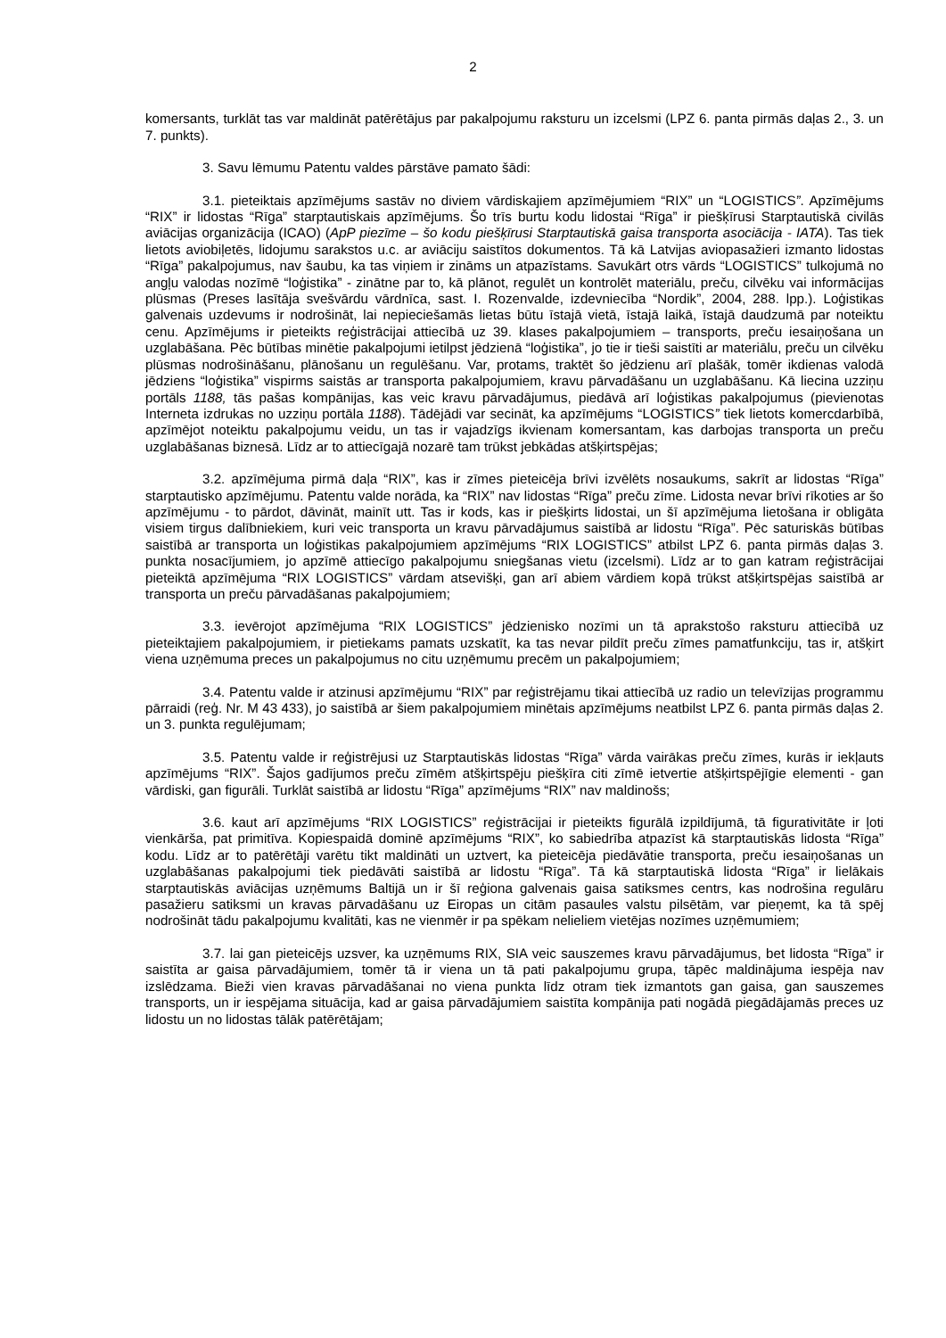2
komersants, turklāt tas var maldināt patērētājus par pakalpojumu raksturu un izcelsmi (LPZ 6. panta pirmās daļas 2., 3. un 7. punkts).
3. Savu lēmumu Patentu valdes pārstāve pamato šādi:
3.1. pieteiktais apzīmējums sastāv no diviem vārdiskajiem apzīmējumiem “RIX” un “LOGISTICS”. Apzīmējums “RIX” ir lidostas “Rīga” starptautiskais apzīmējums. Šo trīs burtu kodu lidostai “Rīga” ir piešķīrusi Starptautiskā civilās aviācijas organizācija (ICAO) (ApP piezīme – šo kodu piešķīrusi Starptautiskā gaisa transporta asociācija - IATA). Tas tiek lietots aviobiļetēs, lidojumu sarakstos u.c. ar aviāciju saistītos dokumentos. Tā kā Latvijas aviopasažieri izmanto lidostas “Rīga” pakalpojumus, nav šaubu, ka tas viņiem ir zināms un atpazīstams. Savukārt otrs vārds “LOGISTICS” tulkojumā no angļu valodas nozīmē “loģistika” - zinātne par to, kā plānot, regulēt un kontrolēt materiālu, preču, cilvēku vai informācijas plūsmas (Preses lasītāja svešvārdu vārdnīca, sast. I. Rozenvalde, izdevniecība “Nordik”, 2004, 288. lpp.). Loģistikas galvenais uzdevums ir nodrošināt, lai nepieciešamās lietas būtu īstajā vietā, īstajā laikā, īstajā daudzumā par noteiktu cenu. Apzīmējums ir pieteikts reģistrācijai attiecībā uz 39. klases pakalpojumiem – transports, preču iesaiņošana un uzglabāšana. Pēc būtības minētie pakalpojumi ietilpst jēdzienā “loģistika”, jo tie ir tieši saistīti ar materiālu, preču un cilvēku plūsmas nodrošināšanu, plānošanu un regulēšanu. Var, protams, traktēt šo jēdzienu arī plašāk, tomēr ikdienas valodā jēdziens “loģistika” vispirms saistās ar transporta pakalpojumiem, kravu pārvadāšanu un uzglabāšanu. Kā liecina uzziņu portāls 1188, tās pašas kompānijas, kas veic kravu pārvadājumus, piedāvā arī loģistikas pakalpojumus (pievienotas Interneta izdrukas no uzziņu portāla 1188). Tādējādi var secināt, ka apzīmējums “LOGISTICS” tiek lietots komercdarbībā, apzīmējot noteiktu pakalpojumu veidu, un tas ir vajadzīgs ikvienam komersantam, kas darbojas transporta un preču uzglabāšanas biznesā. Līdz ar to attiecīgajā nozarē tam trūkst jebkādas atšķirtspējas;
3.2. apzīmējuma pirmā daļa “RIX”, kas ir zīmes pieteicēja brīvi izvēlēts nosaukums, sakrīt ar lidostas “Rīga” starptautisko apzīmējumu. Patentu valde norāda, ka “RIX” nav lidostas “Rīga” preču zīme. Lidosta nevar brīvi rīkoties ar šo apzīmējumu - to pārdot, dāvināt, mainīt utt. Tas ir kods, kas ir piešķirts lidostai, un šī apzīmējuma lietošana ir obligāta visiem tirgus dalībniekiem, kuri veic transporta un kravu pārvadājumus saistībā ar lidostu “Rīga”. Pēc saturiskās būtības saistībā ar transporta un loģistikas pakalpojumiem apzīmējums “RIX LOGISTICS” atbilst LPZ 6. panta pirmās daļas 3. punkta nosacījumiem, jo apzīmē attiecīgo pakalpojumu sniegšanas vietu (izcelsmi). Līdz ar to gan katram reģistrācijai pieteiktā apzīmējuma “RIX LOGISTICS” vārdam atsevišķi, gan arī abiem vārdiem kopā trūkst atšķirtspējas saistībā ar transporta un preču pārvadāšanas pakalpojumiem;
3.3. ievērojot apzīmējuma “RIX LOGISTICS” jēdzienisko nozīmi un tā aprakstošo raksturu attiecībā uz pieteiktajiem pakalpojumiem, ir pietiekams pamats uzskatīt, ka tas nevar pildīt preču zīmes pamatfunkciju, tas ir, atšķirt viena uzņēmuma preces un pakalpojumus no citu uzņēmumu precēm un pakalpojumiem;
3.4. Patentu valde ir atzinusi apzīmējumu “RIX” par reģistrējamu tikai attiecībā uz radio un televīzijas programmu pārraidi (reģ. Nr. M 43 433), jo saistībā ar šiem pakalpojumiem minētais apzīmējums neatbilst LPZ 6. panta pirmās daļas 2. un 3. punkta regulējumam;
3.5. Patentu valde ir reģistrējusi uz Starptautiskās lidostas “Rīga” vārda vairākas preču zīmes, kurās ir iekļauts apzīmējums “RIX”. Šajos gadījumos preču zīmēm atšķirtspēju piešķīra citi zīmē ietvertie atšķirtspējīgie elementi - gan vārdiski, gan figurāli. Turklāt saistībā ar lidostu “Rīga” apzīmējums “RIX” nav maldinošs;
3.6. kaut arī apzīmējums “RIX LOGISTICS” reģistrācijai ir pieteikts figurālā izpildījumā, tā figurativitāte ir ļoti vienkārša, pat primitīva. Kopiespaidā dominē apzīmējums “RIX”, ko sabiedrība atpazīst kā starptautiskās lidosta “Rīga” kodu. Līdz ar to patērētāji varētu tikt maldināti un uztvert, ka pieteicēja piedāvātie transporta, preču iesaiņošanas un uzglabāšanas pakalpojumi tiek piedāvāti saistībā ar lidostu “Rīga”. Tā kā starptautiskā lidosta “Rīga” ir lielākais starptautiskās aviācijas uzņēmums Baltijā un ir šī reģiona galvenais gaisa satiksmes centrs, kas nodrošina regulāru pasažieru satiksmi un kravas pārvadāšanu uz Eiropas un citām pasaules valstu pilsētām, var pieņemt, ka tā spēj nodrošināt tādu pakalpojumu kvalitāti, kas ne vienmēr ir pa spēkam nelieliem vietējas nozīmes uzņēmumiem;
3.7. lai gan pieteicējs uzsver, ka uzņēmums RIX, SIA veic sauszemes kravu pārvadājumus, bet lidosta “Rīga” ir saistīta ar gaisa pārvadājumiem, tomēr tā ir viena un tā pati pakalpojumu grupa, tāpēc maldinājuma iespēja nav izslēdzama. Bieži vien kravas pārvadāšanai no viena punkta līdz otram tiek izmantots gan gaisa, gan sauszemes transports, un ir iespējama situācija, kad ar gaisa pārvadājumiem saistīta kompānija pati nogādā piegādājamās preces uz lidostu un no lidostas tālāk patērētājam;